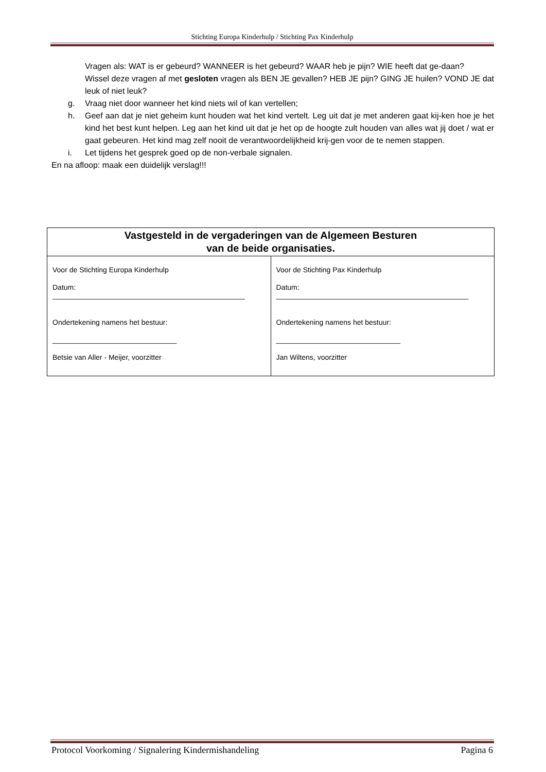Stichting Europa Kinderhulp / Stichting Pax Kinderhulp
Vragen als: WAT is er gebeurd? WANNEER is het gebeurd? WAAR heb je pijn? WIE heeft dat ge-daan?
Wissel deze vragen af met gesloten vragen als BEN JE gevallen? HEB JE pijn? GING JE huilen? VOND JE dat leuk of niet leuk?
g. Vraag niet door wanneer het kind niets wil of kan vertellen;
h. Geef aan dat je niet geheim kunt houden wat het kind vertelt. Leg uit dat je met anderen gaat kij-ken hoe je het kind het best kunt helpen. Leg aan het kind uit dat je het op de hoogte zult houden van alles wat jij doet / wat er gaat gebeuren. Het kind mag zelf nooit de verantwoordelijkheid krij-gen voor de te nemen stappen.
i. Let tijdens het gesprek goed op de non-verbale signalen.
En na afloop: maak een duidelijk verslag!!!
| Vastgesteld in de vergaderingen van de Algemeen Besturen van de beide organisaties. | |
| --- | --- |
| Voor de Stichting Europa Kinderhulp Datum: ________________________________________________ Ondertekening namens het bestuur: _______________________________ Betsie van Aller - Meijer, voorzitter | Voor de Stichting Pax Kinderhulp Datum: ________________________________________________ Ondertekening namens het bestuur: _______________________________ Jan Wiltens, voorzitter |
Protocol Voorkoming / Signalering Kindermishandeling Pagina 6